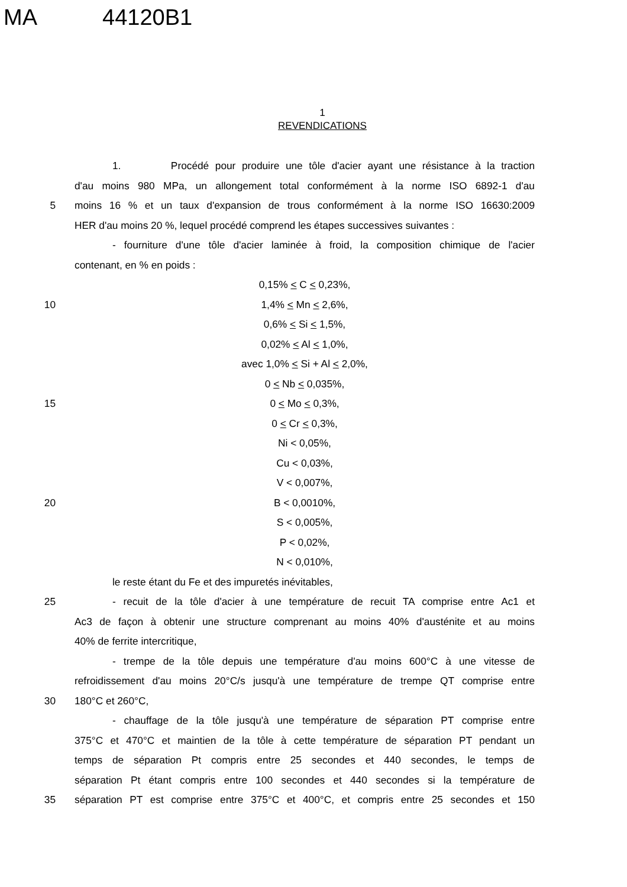MA 44120B1
1
REVENDICATIONS
1. Procédé pour produire une tôle d'acier ayant une résistance à la traction
d'au moins 980 MPa, un allongement total conformément à la norme ISO 6892-1 d'au
5 moins 16 % et un taux d'expansion de trous conformément à la norme ISO 16630:2009
HER d'au moins 20 %, lequel procédé comprend les étapes successives suivantes :
- fourniture d'une tôle d'acier laminée à froid, la composition chimique de l'acier
contenant, en % en poids :
0,15% < C < 0,23%,
10 1,4% < Mn < 2,6%,
0,6% < Si < 1,5%,
0,02% < Al < 1,0%,
avec 1,0% < Si + Al < 2,0%,
0 < Nb < 0,035%,
15 0 < Mo < 0,3%,
0 < Cr < 0,3%,
Ni < 0,05%,
Cu < 0,03%,
V < 0,007%,
20 B < 0,0010%,
S < 0,005%,
P < 0,02%,
N < 0,010%,
le reste étant du Fe et des impuretés inévitables,
25 - recuit de la tôle d'acier à une température de recuit TA comprise entre Ac1 et
Ac3 de façon à obtenir une structure comprenant au moins 40% d'austénite et au moins
40% de ferrite intercritique,
- trempe de la tôle depuis une température d'au moins 600°C à une vitesse de
refroidissement d'au moins 20°C/s jusqu'à une température de trempe QT comprise entre
30 180°C et 260°C,
- chauffage de la tôle jusqu'à une température de séparation PT comprise entre
375°C et 470°C et maintien de la tôle à cette température de séparation PT pendant un
temps de séparation Pt compris entre 25 secondes et 440 secondes, le temps de
séparation Pt étant compris entre 100 secondes et 440 secondes si la température de
35 séparation PT est comprise entre 375°C et 400°C, et compris entre 25 secondes et 150